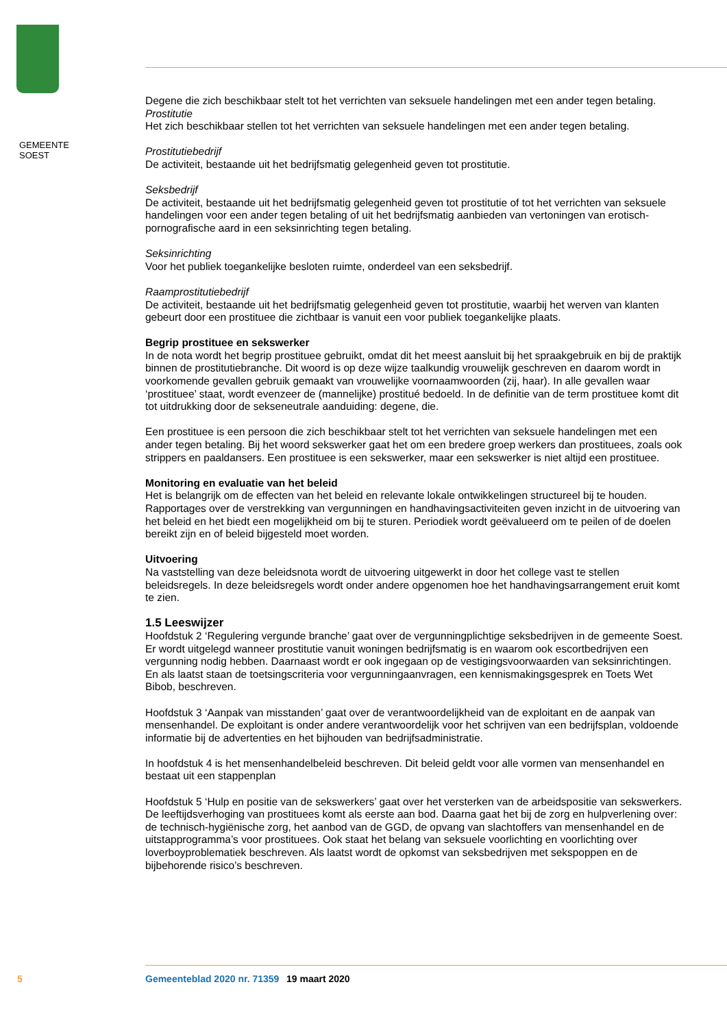GEMEENTE
SOEST
Degene die zich beschikbaar stelt tot het verrichten van seksuele handelingen met een ander tegen betaling.
Prostitutie
Het zich beschikbaar stellen tot het verrichten van seksuele handelingen met een ander tegen betaling.
Prostitutiebedrijf
De activiteit, bestaande uit het bedrijfsmatig gelegenheid geven tot prostitutie.
Seksbedrijf
De activiteit, bestaande uit het bedrijfsmatig gelegenheid geven tot prostitutie of tot het verrichten van seksuele handelingen voor een ander tegen betaling of uit het bedrijfsmatig aanbieden van vertoningen van erotisch-pornografische aard in een seksinrichting tegen betaling.
Seksinrichting
Voor het publiek toegankelijke besloten ruimte, onderdeel van een seksbedrijf.
Raamprostitutiebedrijf
De activiteit, bestaande uit het bedrijfsmatig gelegenheid geven tot prostitutie, waarbij het werven van klanten gebeurt door een prostituee die zichtbaar is vanuit een voor publiek toegankelijke plaats.
Begrip prostituee en sekswerker
In de nota wordt het begrip prostituee gebruikt, omdat dit het meest aansluit bij het spraakgebruik en bij de praktijk binnen de prostitutiebranche. Dit woord is op deze wijze taalkundig vrouwelijk geschreven en daarom wordt in voorkomende gevallen gebruik gemaakt van vrouwelijke voornaamwoorden (zij, haar). In alle gevallen waar ‘prostituee’ staat, wordt evenzeer de (mannelijke) prostitué bedoeld. In de definitie van de term prostituee komt dit tot uitdrukking door de sekseneutrale aanduiding: degene, die.
Een prostituee is een persoon die zich beschikbaar stelt tot het verrichten van seksuele handelingen met een ander tegen betaling. Bij het woord sekswerker gaat het om een bredere groep werkers dan prostituees, zoals ook strippers en paaldansers. Een prostituee is een sekswerker, maar een sekswerker is niet altijd een prostituee.
Monitoring en evaluatie van het beleid
Het is belangrijk om de effecten van het beleid en relevante lokale ontwikkelingen structureel bij te houden. Rapportages over de verstrekking van vergunningen en handhavingsactiviteiten geven inzicht in de uitvoering van het beleid en het biedt een mogelijkheid om bij te sturen. Periodiek wordt geëvalueerd om te peilen of de doelen bereikt zijn en of beleid bijgesteld moet worden.
Uitvoering
Na vaststelling van deze beleidsnota wordt de uitvoering uitgewerkt in door het college vast te stellen beleidsregels. In deze beleidsregels wordt onder andere opgenomen hoe het handhavingsarrangement eruit komt te zien.
1.5 Leeswijzer
Hoofdstuk 2 ‘Regulering vergunde branche’ gaat over de vergunningplichtige seksbedrijven in de gemeente Soest. Er wordt uitgelegd wanneer prostitutie vanuit woningen bedrijfsmatig is en waarom ook escortbedrijven een vergunning nodig hebben. Daarnaast wordt er ook ingegaan op de vestigingsvoorwaarden van seksinrichtingen. En als laatst staan de toetsingscriteria voor vergunningaanvragen, een kennismakingsgesprek en Toets Wet Bibob, beschreven.
Hoofdstuk 3 ‘Aanpak van misstanden’ gaat over de verantwoordelijkheid van de exploitant en de aanpak van mensenhandel. De exploitant is onder andere verantwoordelijk voor het schrijven van een bedrijfsplan, voldoende informatie bij de advertenties en het bijhouden van bedrijfsadministratie.
In hoofdstuk 4 is het mensenhandelbeleid beschreven. Dit beleid geldt voor alle vormen van mensenhandel en bestaat uit een stappenplan
Hoofdstuk 5 ‘Hulp en positie van de sekswerkers’ gaat over het versterken van de arbeidspositie van sekswerkers. De leeftijdsverhoging van prostituees komt als eerste aan bod. Daarna gaat het bij de zorg en hulpverlening over: de technisch-hygiënische zorg, het aanbod van de GGD, de opvang van slachtoffers van mensenhandel en de uitstapprogramma’s voor prostituees. Ook staat het belang van seksuele voorlichting en voorlichting over loverboyproblematiek beschreven. Als laatst wordt de opkomst van seksbedrijven met sekspoppen en de bijbehorende risico’s beschreven.
5 Gemeenteblad 2020 nr. 71359 19 maart 2020